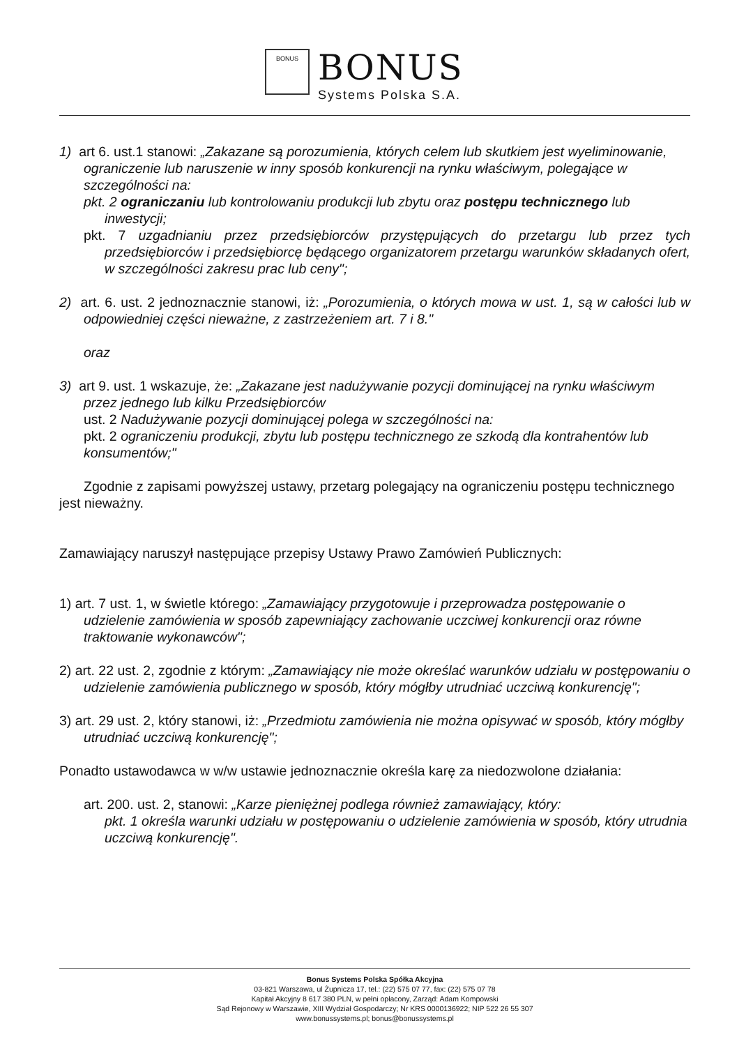BONUS
BONUS
Systems Polska S.A.
1) art 6. ust.1 stanowi: „Zakazane są porozumienia, których celem lub skutkiem jest wyeliminowanie, ograniczenie lub naruszenie w inny sposób konkurencji na rynku właściwym, polegające w szczególności na:
pkt. 2 ograniczaniu lub kontrolowaniu produkcji lub zbytu oraz postępu technicznego lub inwestycji;
pkt. 7 uzgadnianiu przez przedsiębiorców przystępujących do przetargu lub przez tych przedsiębiorców i przedsiębiorcę będącego organizatorem przetargu warunków składanych ofert, w szczególności zakresu prac lub ceny";
2) art. 6. ust. 2 jednoznacznie stanowi, iż: „Porozumienia, o których mowa w ust. 1, są w całości lub w odpowiedniej części nieważne, z zastrzeżeniem art. 7 i 8."
oraz
3) art 9. ust. 1 wskazuje, że: „Zakazane jest nadużywanie pozycji dominującej na rynku właściwym przez jednego lub kilku Przedsiębiorców
ust. 2 Nadużywanie pozycji dominującej polega w szczególności na:
pkt. 2 ograniczeniu produkcji, zbytu lub postępu technicznego ze szkodą dla kontrahentów lub konsumentów;"
Zgodnie z zapisami powyższej ustawy, przetarg polegający na ograniczeniu postępu technicznego jest nieważny.
Zamawiający naruszył następujące przepisy Ustawy Prawo Zamówień Publicznych:
1) art. 7 ust. 1, w świetle którego: „Zamawiający przygotowuje i przeprowadza postępowanie o udzielenie zamówienia w sposób zapewniający zachowanie uczciwej konkurencji oraz równe traktowanie wykonawców";
2) art. 22 ust. 2, zgodnie z którym: „Zamawiający nie może określać warunków udziału w postępowaniu o udzielenie zamówienia publicznego w sposób, który mógłby utrudniać uczciwą konkurencję";
3) art. 29 ust. 2, który stanowi, iż: „Przedmiotu zamówienia nie można opisywać w sposób, który mógłby utrudniać uczciwą konkurencję";
Ponadto ustawodawca w w/w ustawie jednoznacznie określa karę za niedozwolone działania:
art. 200. ust. 2, stanowi: „Karze pieniężnej podlega również zamawiający, który:
pkt. 1 określa warunki udziału w postępowaniu o udzielenie zamówienia w sposób, który utrudnia uczciwą konkurencję".
Bonus Systems Polska Spółka Akcyjna
03-821 Warszawa, ul Żupnicza 17, tel.: (22) 575 07 77, fax: (22) 575 07 78
Kapitał Akcyjny 8 617 380 PLN, w pełni opłacony, Zarząd: Adam Kompowski
Sąd Rejonowy w Warszawie, XIII Wydział Gospodarczy; Nr KRS 0000136922; NIP 522 26 55 307
www.bonussystems.pl; bonus@bonussystems.pl